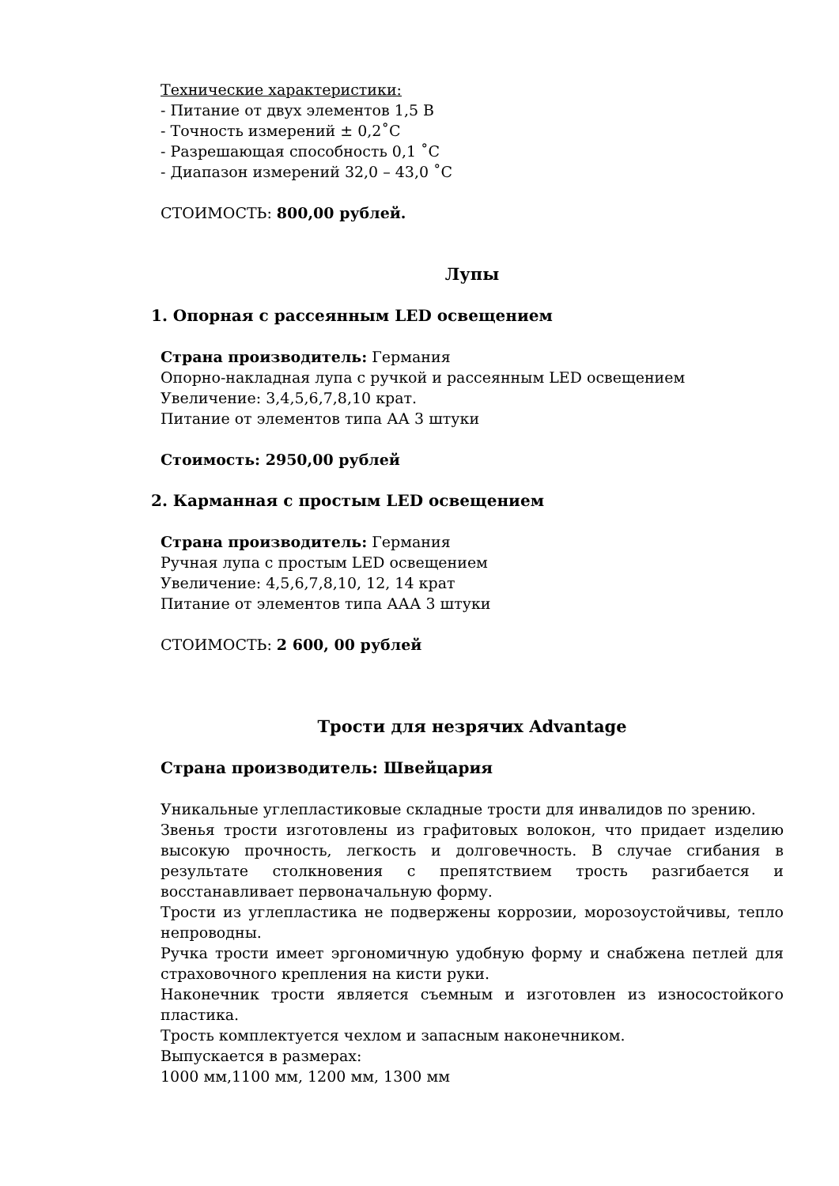Технические характеристики:
- Питание от двух элементов 1,5 В
- Точность измерений ± 0,2˚С
- Разрешающая способность 0,1 ˚С
- Диапазон измерений 32,0 – 43,0 ˚С
СТОИМОСТЬ: 800,00 рублей.
Лупы
1. Опорная с рассеянным LED освещением
Страна производитель: Германия
Опорно-накладная лупа с ручкой и рассеянным LED освещением
Увеличение: 3,4,5,6,7,8,10 крат.
Питание от элементов типа АА 3 штуки
Стоимость: 2950,00 рублей
2. Карманная с простым LED освещением
Страна производитель: Германия
Ручная лупа с простым LED освещением
Увеличение: 4,5,6,7,8,10, 12, 14 крат
Питание от элементов типа ААА 3 штуки
СТОИМОСТЬ: 2 600, 00 рублей
Трости для незрячих Advantage
Страна производитель: Швейцария
Уникальные углепластиковые складные трости для инвалидов по зрению.
Звенья трости изготовлены из графитовых волокон, что придает изделию высокую прочность, легкость и долговечность. В случае сгибания в результате столкновения с препятствием трость разгибается и восстанавливает первоначальную форму.
Трости из углепластика не подвержены коррозии, морозоустойчивы, тепло непроводны.
Ручка трости имеет эргономичную удобную форму и снабжена петлей для страховочного крепления на кисти руки.
Наконечник трости является съемным и изготовлен из износостойкого пластика.
Трость комплектуется чехлом и запасным наконечником.
Выпускается в размерах:
1000 мм,1100 мм, 1200 мм, 1300 мм